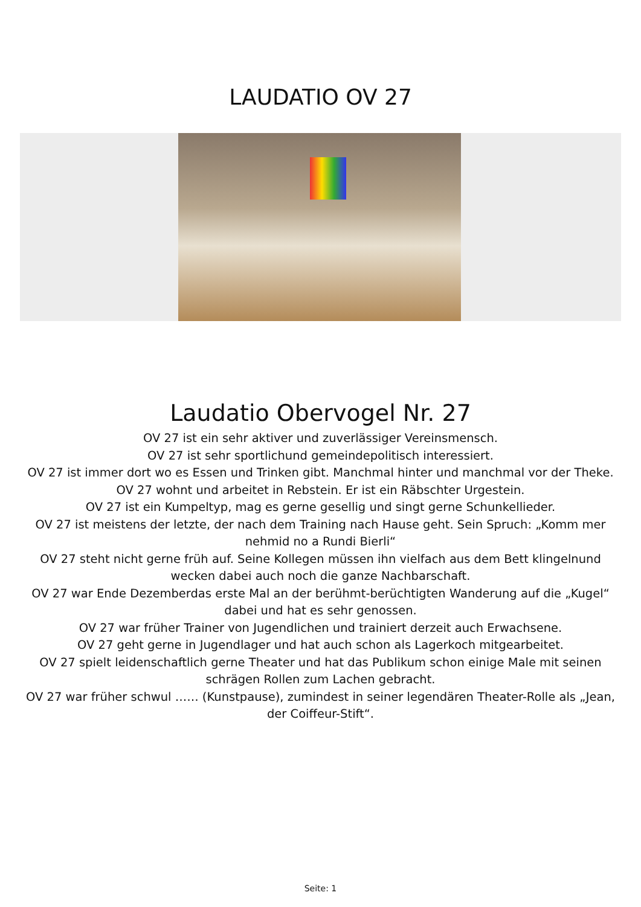LAUDATIO OV 27
Laudatio Obervogel Nr. 27
OV 27 ist ein sehr aktiver und zuverlässiger Vereinsmensch.
OV 27 ist sehr sportlichund gemeindepolitisch interessiert.
OV 27 ist immer dort wo es Essen und Trinken gibt. Manchmal hinter und manchmal vor der Theke.
OV 27 wohnt und arbeitet in Rebstein. Er ist ein Räbschter Urgestein.
OV 27 ist ein Kumpeltyp, mag es gerne gesellig und singt gerne Schunkellieder.
OV 27 ist meistens der letzte, der nach dem Training nach Hause geht. Sein Spruch: „Komm mer nehmid no a Rundi Bierli“
OV 27 steht nicht gerne früh auf. Seine Kollegen müssen ihn vielfach aus dem Bett klingelnund wecken dabei auch noch die ganze Nachbarschaft.
OV 27 war Ende Dezemberdas erste Mal an der berühmt-berüchtigten Wanderung auf die „Kugel“ dabei und hat es sehr genossen.
OV 27 war früher Trainer von Jugendlichen und trainiert derzeit auch Erwachsene.
OV 27 geht gerne in Jugendlager und hat auch schon als Lagerkoch mitgearbeitet.
OV 27 spielt leidenschaftlich gerne Theater und hat das Publikum schon einige Male mit seinen schrägen Rollen zum Lachen gebracht.
OV 27 war früher schwul …… (Kunstpause), zumindest in seiner legendären Theater-Rolle als „Jean, der Coiffeur-Stift“.
Seite: 1